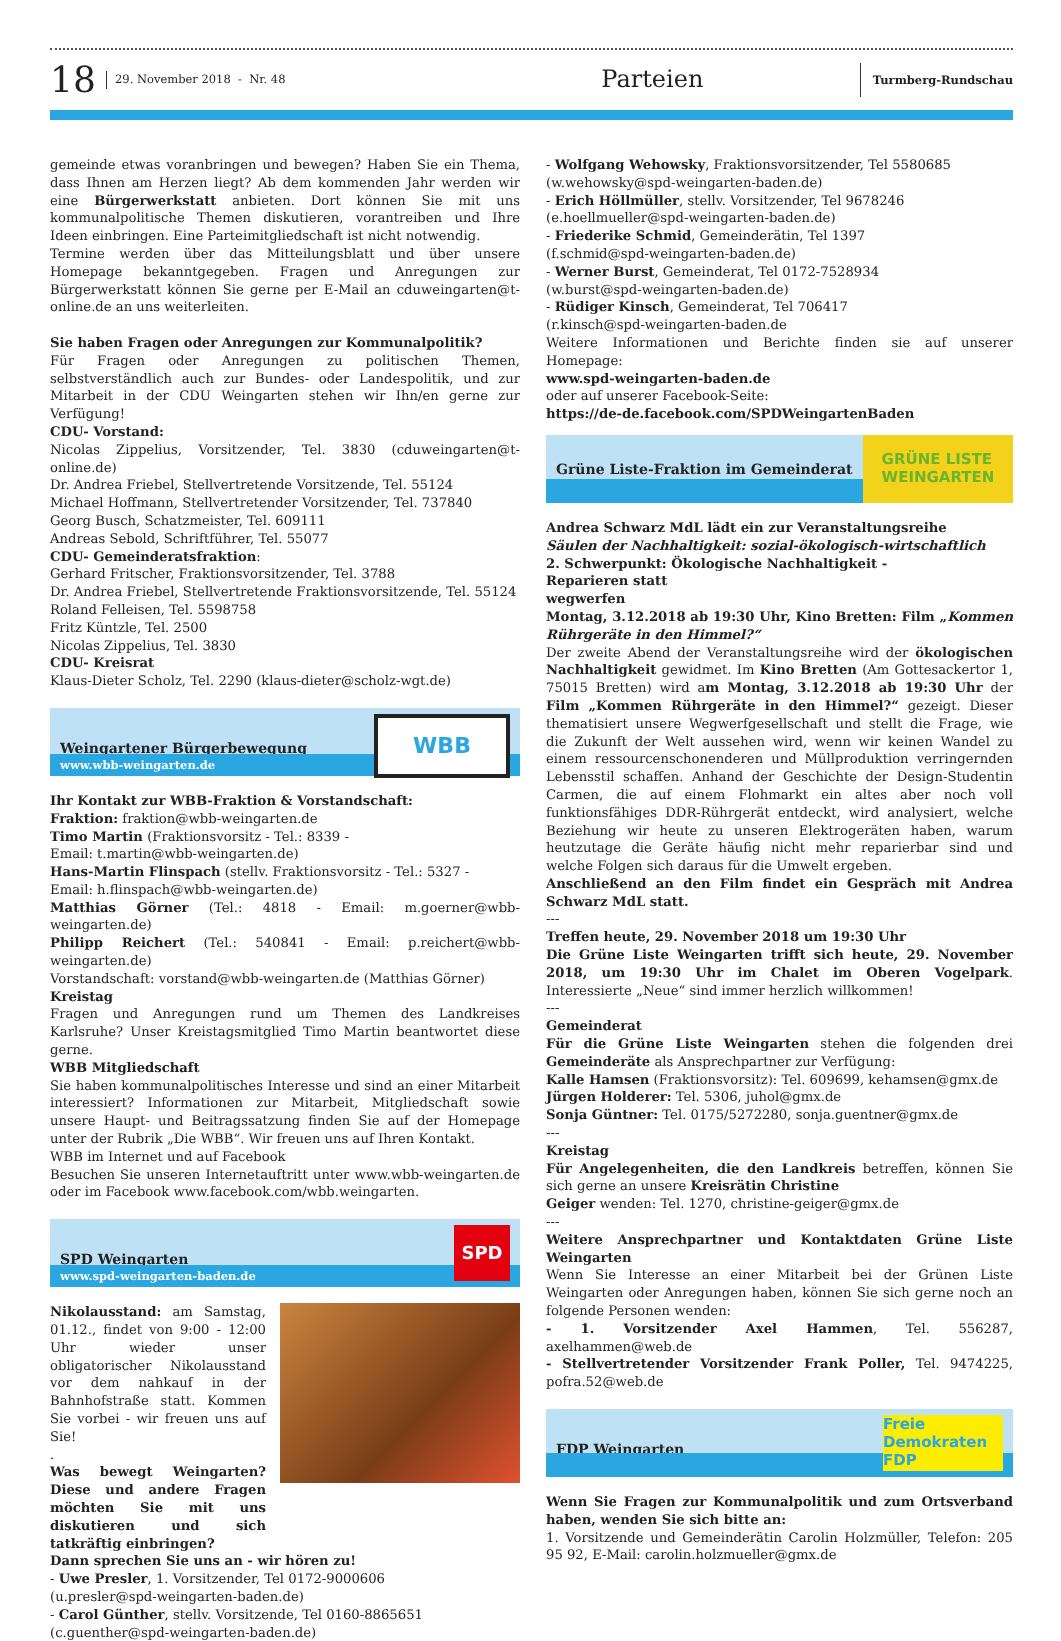18
29. November 2018 - Nr. 48
Parteien
Turmberg-Rundschau
gemeinde etwas voranbringen und bewegen? Haben Sie ein Thema, dass Ihnen am Herzen liegt? Ab dem kommenden Jahr werden wir eine Bürgerwerkstatt anbieten. Dort können Sie mit uns kommunalpolitische Themen diskutieren, vorantreiben und Ihre Ideen einbringen. Eine Parteimitgliedschaft ist nicht notwendig.
Termine werden über das Mitteilungsblatt und über unsere Homepage bekanntgegeben. Fragen und Anregungen zur Bürgerwerkstatt können Sie gerne per E-Mail an cduweingarten@t-online.de an uns weiterleiten.
Sie haben Fragen oder Anregungen zur Kommunalpolitik?
Für Fragen oder Anregungen zu politischen Themen, selbstverständlich auch zur Bundes- oder Landespolitik, und zur Mitarbeit in der CDU Weingarten stehen wir Ihn/en gerne zur Verfügung!
CDU- Vorstand:
Nicolas Zippelius, Vorsitzender, Tel. 3830 (cduweingarten@t-online.de)
Dr. Andrea Friebel, Stellvertretende Vorsitzende, Tel. 55124
Michael Hoffmann, Stellvertretender Vorsitzender, Tel. 737840
Georg Busch, Schatzmeister, Tel. 609111
Andreas Sebold, Schriftführer, Tel. 55077
CDU- Gemeinderatsfraktion:
Gerhard Fritscher, Fraktionsvorsitzender, Tel. 3788
Dr. Andrea Friebel, Stellvertretende Fraktionsvorsitzende, Tel. 55124
Roland Felleisen, Tel. 5598758
Fritz Küntzle, Tel. 2500
Nicolas Zippelius, Tel. 3830
CDU- Kreisrat
Klaus-Dieter Scholz, Tel. 2290 (klaus-dieter@scholz-wgt.de)
Weingartener Bürgerbewegung
www.wbb-weingarten.de
WBB
Ihr Kontakt zur WBB-Fraktion & Vorstandschaft:
Fraktion: fraktion@wbb-weingarten.de
Timo Martin (Fraktionsvorsitz - Tel.: 8339 -
Email: t.martin@wbb-weingarten.de)
Hans-Martin Flinspach (stellv. Fraktionsvorsitz - Tel.: 5327 -
Email: h.flinspach@wbb-weingarten.de)
Matthias Görner (Tel.: 4818 - Email: m.goerner@wbb-weingarten.de)
Philipp Reichert (Tel.: 540841 - Email: p.reichert@wbb-weingarten.de)
Vorstandschaft: vorstand@wbb-weingarten.de (Matthias Görner)
Kreistag
Fragen und Anregungen rund um Themen des Landkreises Karlsruhe? Unser Kreistagsmitglied Timo Martin beantwortet diese gerne.
WBB Mitgliedschaft
Sie haben kommunalpolitisches Interesse und sind an einer Mitarbeit interessiert? Informationen zur Mitarbeit, Mitgliedschaft sowie unsere Haupt- und Beitragssatzung finden Sie auf der Homepage unter der Rubrik „Die WBB“. Wir freuen uns auf Ihren Kontakt.
WBB im Internet und auf Facebook
Besuchen Sie unseren Internetauftritt unter www.wbb-weingarten.de oder im Facebook www.facebook.com/wbb.weingarten.
SPD Weingarten
www.spd-weingarten-baden.de
SPD
Nikolausstand: am Samstag, 01.12., findet von 9:00 - 12:00 Uhr wieder unser obligatorischer Nikolausstand vor dem nahkauf in der Bahnhofstraße statt. Kommen Sie vorbei - wir freuen uns auf Sie!
.
Was bewegt Weingarten? Diese und andere Fragen möchten Sie mit uns diskutieren und sich tatkräftig einbringen?
Dann sprechen Sie uns an - wir hören zu!
- Uwe Presler, 1. Vorsitzender, Tel 0172-9000606
(u.presler@spd-weingarten-baden.de)
- Carol Günther, stellv. Vorsitzende, Tel 0160-8865651
(c.guenther@spd-weingarten-baden.de)
- Wolfgang Wehowsky, Fraktionsvorsitzender, Tel 5580685
(w.wehowsky@spd-weingarten-baden.de)
- Erich Höllmüller, stellv. Vorsitzender, Tel 9678246
(e.hoellmueller@spd-weingarten-baden.de)
- Friederike Schmid, Gemeinderätin, Tel 1397
(f.schmid@spd-weingarten-baden.de)
- Werner Burst, Gemeinderat, Tel 0172-7528934
(w.burst@spd-weingarten-baden.de)
- Rüdiger Kinsch, Gemeinderat, Tel 706417
(r.kinsch@spd-weingarten-baden.de
Weitere Informationen und Berichte finden sie auf unserer Homepage:
www.spd-weingarten-baden.de
oder auf unserer Facebook-Seite:
https://de-de.facebook.com/SPDWeingartenBaden
Grüne Liste-Fraktion im Gemeinderat
GRÜNE LISTE
WEINGARTEN
Andrea Schwarz MdL lädt ein zur Veranstaltungsreihe
Säulen der Nachhaltigkeit: sozial-ökologisch-wirtschaftlich
2. Schwerpunkt: Ökologische Nachhaltigkeit -
Reparieren statt
wegwerfen
Montag, 3.12.2018 ab 19:30 Uhr, Kino Bretten: Film „Kommen Rührgeräte in den Himmel?“
Der zweite Abend der Veranstaltungsreihe wird der ökologischen Nachhaltigkeit gewidmet. Im Kino Bretten (Am Gottesackertor 1, 75015 Bretten) wird am Montag, 3.12.2018 ab 19:30 Uhr der Film „Kommen Rührgeräte in den Himmel?“ gezeigt. Dieser thematisiert unsere Wegwerfgesellschaft und stellt die Frage, wie die Zukunft der Welt aussehen wird, wenn wir keinen Wandel zu einem ressourcenschonenderen und Müllproduktion verringernden Lebensstil schaffen. Anhand der Geschichte der Design-Studentin Carmen, die auf einem Flohmarkt ein altes aber noch voll funktionsfähiges DDR-Rührgerät entdeckt, wird analysiert, welche Beziehung wir heute zu unseren Elektrogeräten haben, warum heutzutage die Geräte häufig nicht mehr reparierbar sind und welche Folgen sich daraus für die Umwelt ergeben.
Anschließend an den Film findet ein Gespräch mit Andrea Schwarz MdL statt.
---
Treffen heute, 29. November 2018 um 19:30 Uhr
Die Grüne Liste Weingarten trifft sich heute, 29. November 2018, um 19:30 Uhr im Chalet im Oberen Vogelpark. Interessierte „Neue“ sind immer herzlich willkommen!
---
Gemeinderat
Für die Grüne Liste Weingarten stehen die folgenden drei Gemeinderäte als Ansprechpartner zur Verfügung:
Kalle Hamsen (Fraktionsvorsitz): Tel. 609699, kehamsen@gmx.de
Jürgen Holderer: Tel. 5306, juhol@gmx.de
Sonja Güntner: Tel. 0175/5272280, sonja.guentner@gmx.de
---
Kreistag
Für Angelegenheiten, die den Landkreis betreffen, können Sie sich gerne an unsere Kreisrätin Christine
Geiger wenden: Tel. 1270, christine-geiger@gmx.de
---
Weitere Ansprechpartner und Kontaktdaten Grüne Liste Weingarten
Wenn Sie Interesse an einer Mitarbeit bei der Grünen Liste Weingarten oder Anregungen haben, können Sie sich gerne noch an folgende Personen wenden:
- 1. Vorsitzender Axel Hammen, Tel. 556287, axelhammen@web.de
- Stellvertretender Vorsitzender Frank Poller, Tel. 9474225, pofra.52@web.de
FDP Weingarten
Freie
Demokraten FDP
Wenn Sie Fragen zur Kommunalpolitik und zum Ortsverband haben, wenden Sie sich bitte an:
1. Vorsitzende und Gemeinderätin Carolin Holzmüller, Telefon: 205 95 92, E-Mail: carolin.holzmueller@gmx.de